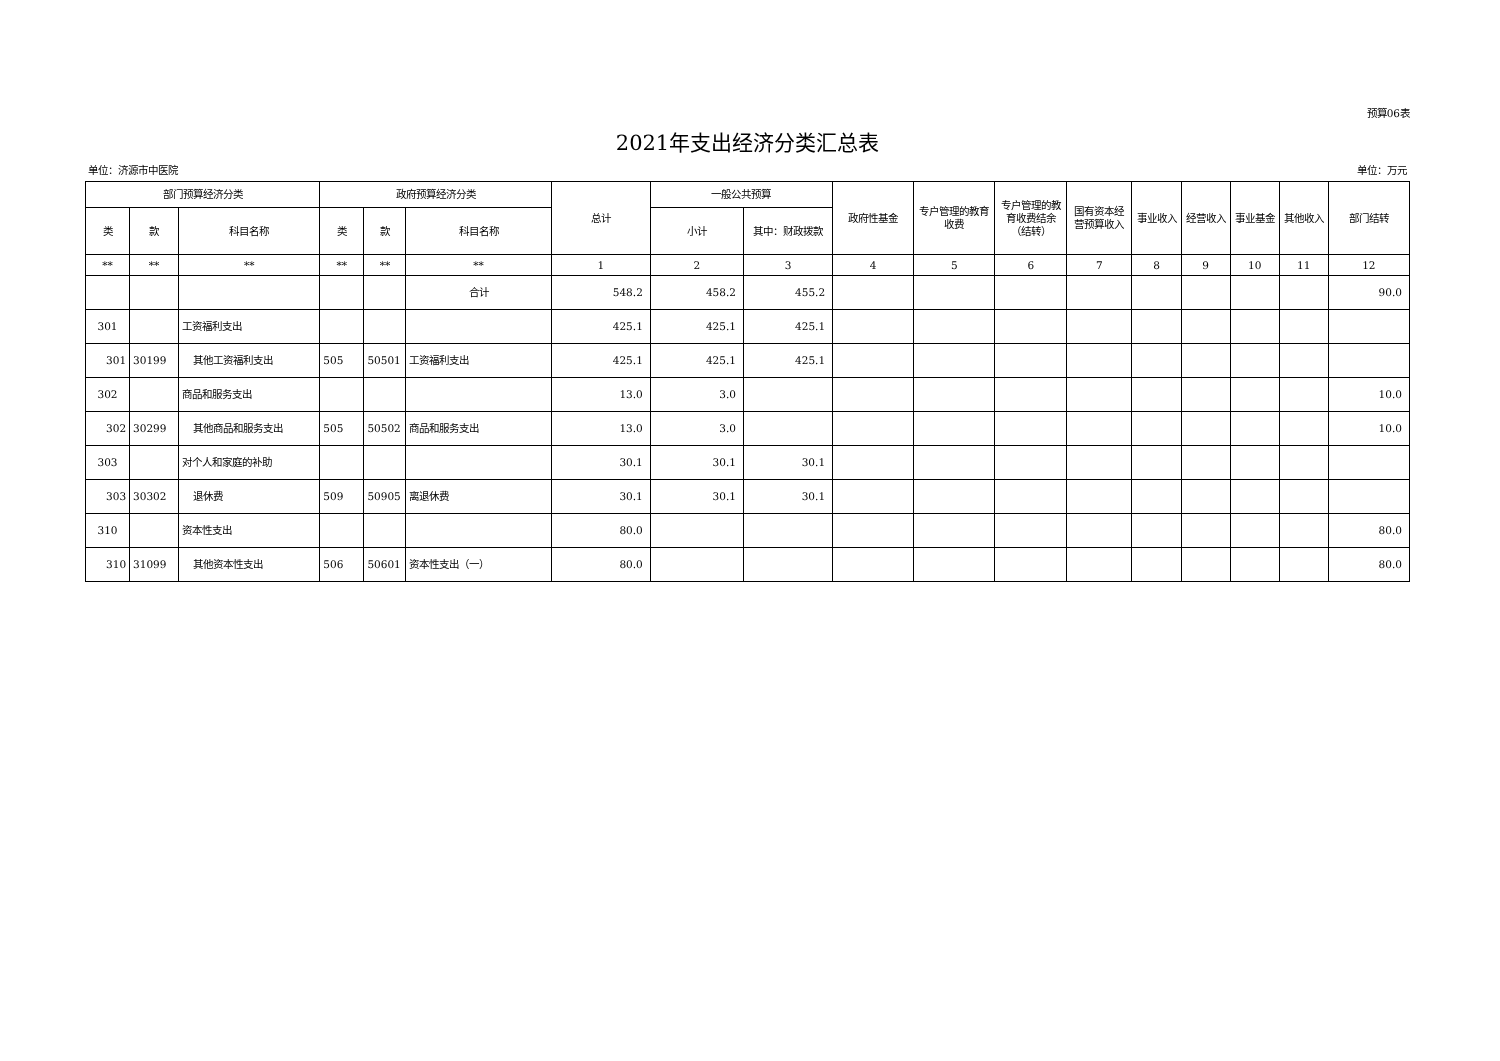预算06表
2021年支出经济分类汇总表
单位：济源市中医院 单位：万元
| 部门预算经济分类 | | | 政府预算经济分类 | | | 总计 | 一般公共预算 | | 政府性基金 | 专户管理的教育收费 | 专户管理的教育收费结余（结转） | 国有资本经营预算收入 | 事业收入 | 经营收入 | 事业基金 | 其他收入 | 部门结转 |
| --- | --- | --- | --- | --- | --- | --- | --- | --- | --- | --- | --- | --- | --- | --- | --- | --- | --- |
| 类 | 款 | 科目名称 | 类 | 款 | 科目名称 | | 小计 | 其中：财政拨款 | | | | | | | | | |
| ** | ** | ** | ** | ** | ** | 1 | 2 | 3 | 4 | 5 | 6 | 7 | 8 | 9 | 10 | 11 | 12 |
| | | | | | 合计 | 548.2 | 458.2 | 455.2 | | | | | | | | | 90.0 |
| 301 | | 工资福利支出 | | | | 425.1 | 425.1 | 425.1 | | | | | | | | | |
| 301 | 30199 | 其他工资福利支出 | 505 | 50501 | 工资福利支出 | 425.1 | 425.1 | 425.1 | | | | | | | | | |
| 302 | | 商品和服务支出 | | | | 13.0 | 3.0 | | | | | | | | | | 10.0 |
| 302 | 30299 | 其他商品和服务支出 | 505 | 50502 | 商品和服务支出 | 13.0 | 3.0 | | | | | | | | | | 10.0 |
| 303 | | 对个人和家庭的补助 | | | | 30.1 | 30.1 | 30.1 | | | | | | | | | |
| 303 | 30302 | 退休费 | 509 | 50905 | 离退休费 | 30.1 | 30.1 | 30.1 | | | | | | | | | |
| 310 | | 资本性支出 | | | | 80.0 | | | | | | | | | | | 80.0 |
| 310 | 31099 | 其他资本性支出 | 506 | 50601 | 资本性支出（一） | 80.0 | | | | | | | | | | | 80.0 |